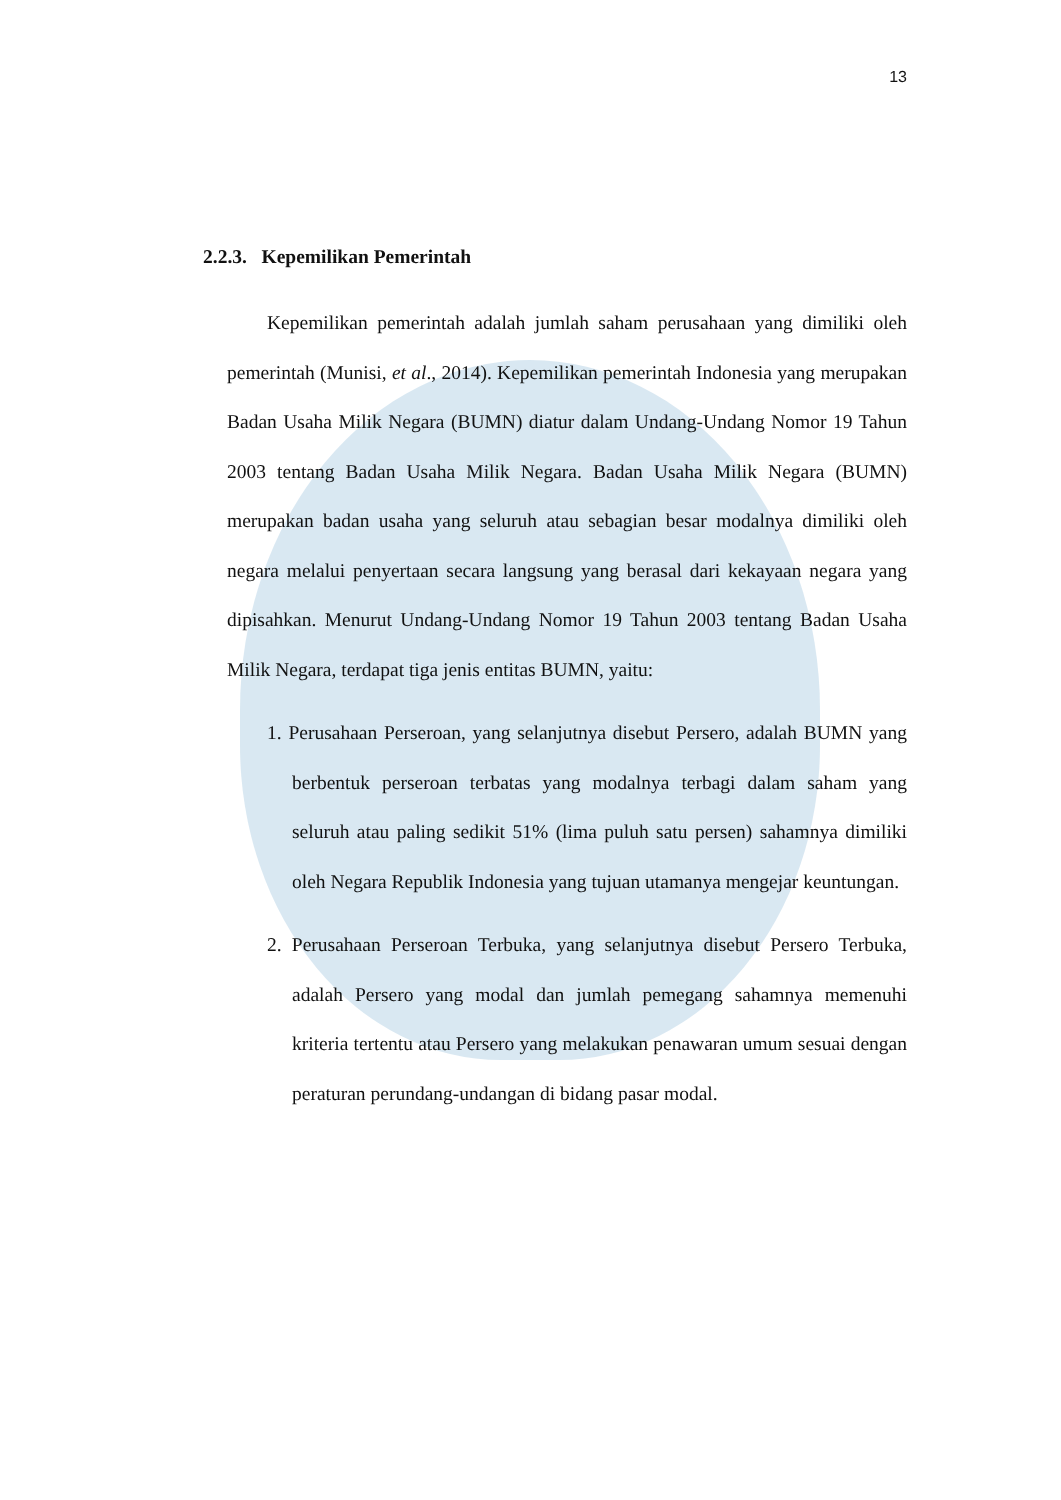13
2.2.3. Kepemilikan Pemerintah
Kepemilikan pemerintah adalah jumlah saham perusahaan yang dimiliki oleh pemerintah (Munisi, et al., 2014). Kepemilikan pemerintah Indonesia yang merupakan Badan Usaha Milik Negara (BUMN) diatur dalam Undang-Undang Nomor 19 Tahun 2003 tentang Badan Usaha Milik Negara. Badan Usaha Milik Negara (BUMN) merupakan badan usaha yang seluruh atau sebagian besar modalnya dimiliki oleh negara melalui penyertaan secara langsung yang berasal dari kekayaan negara yang dipisahkan. Menurut Undang-Undang Nomor 19 Tahun 2003 tentang Badan Usaha Milik Negara, terdapat tiga jenis entitas BUMN, yaitu:
1. Perusahaan Perseroan, yang selanjutnya disebut Persero, adalah BUMN yang berbentuk perseroan terbatas yang modalnya terbagi dalam saham yang seluruh atau paling sedikit 51% (lima puluh satu persen) sahamnya dimiliki oleh Negara Republik Indonesia yang tujuan utamanya mengejar keuntungan.
2. Perusahaan Perseroan Terbuka, yang selanjutnya disebut Persero Terbuka, adalah Persero yang modal dan jumlah pemegang sahamnya memenuhi kriteria tertentu atau Persero yang melakukan penawaran umum sesuai dengan peraturan perundang-undangan di bidang pasar modal.